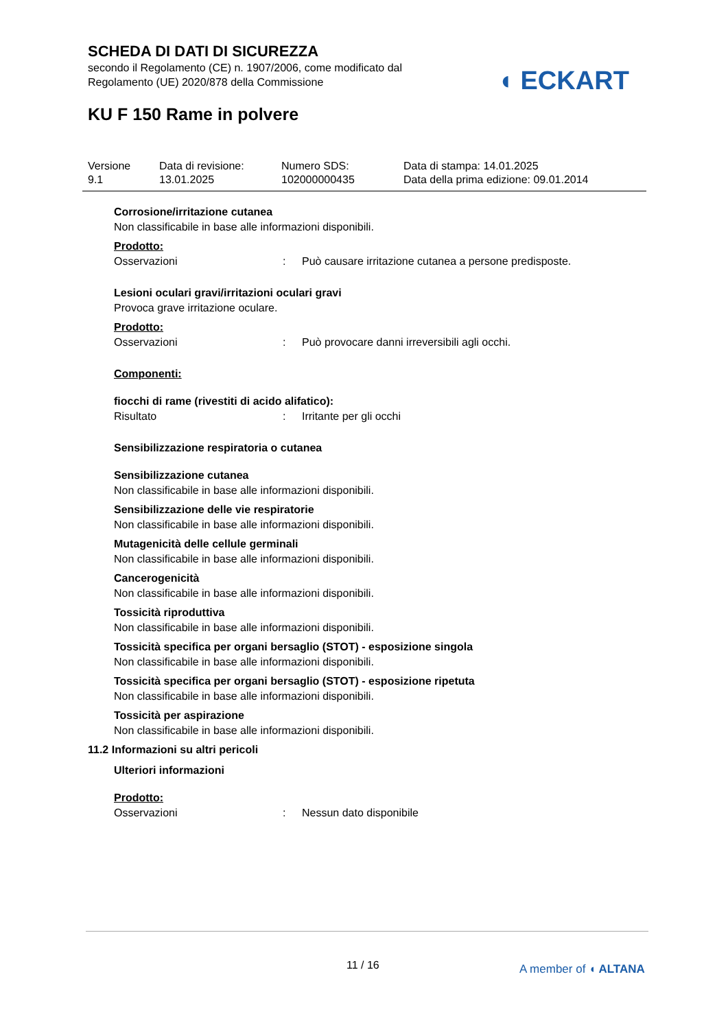SCHEDA DI DATI DI SICUREZZA
secondo il Regolamento (CE) n. 1907/2006, come modificato dal
Regolamento (UE) 2020/878 della Commissione
◖ ECKART
KU F 150 Rame in polvere
Versione
9.1
Data di revisione:
13.01.2025
Numero SDS:
102000000435
Data di stampa: 14.01.2025
Data della prima edizione: 09.01.2014
Corrosione/irritazione cutanea
Non classificabile in base alle informazioni disponibili.
Prodotto:
Osservazioni: Può causare irritazione cutanea a persone predisposte.
Lesioni oculari gravi/irritazioni oculari gravi
Provoca grave irritazione oculare.
Prodotto:
Osservazioni: Può provocare danni irreversibili agli occhi.
Componenti:
fiocchi di rame (rivestiti di acido alifatico):
Risultato: Irritante per gli occhi
Sensibilizzazione respiratoria o cutanea
Sensibilizzazione cutanea
Non classificabile in base alle informazioni disponibili.
Sensibilizzazione delle vie respiratorie
Non classificabile in base alle informazioni disponibili.
Mutagenicità delle cellule germinali
Non classificabile in base alle informazioni disponibili.
Cancerogenicità
Non classificabile in base alle informazioni disponibili.
Tossicità riproduttiva
Non classificabile in base alle informazioni disponibili.
Tossicità specifica per organi bersaglio (STOT) - esposizione singola
Non classificabile in base alle informazioni disponibili.
Tossicità specifica per organi bersaglio (STOT) - esposizione ripetuta
Non classificabile in base alle informazioni disponibili.
Tossicità per aspirazione
Non classificabile in base alle informazioni disponibili.
11.2 Informazioni su altri pericoli
Ulteriori informazioni
Prodotto:
Osservazioni: Nessun dato disponibile
11 / 16 A member of ◖ ALTANA